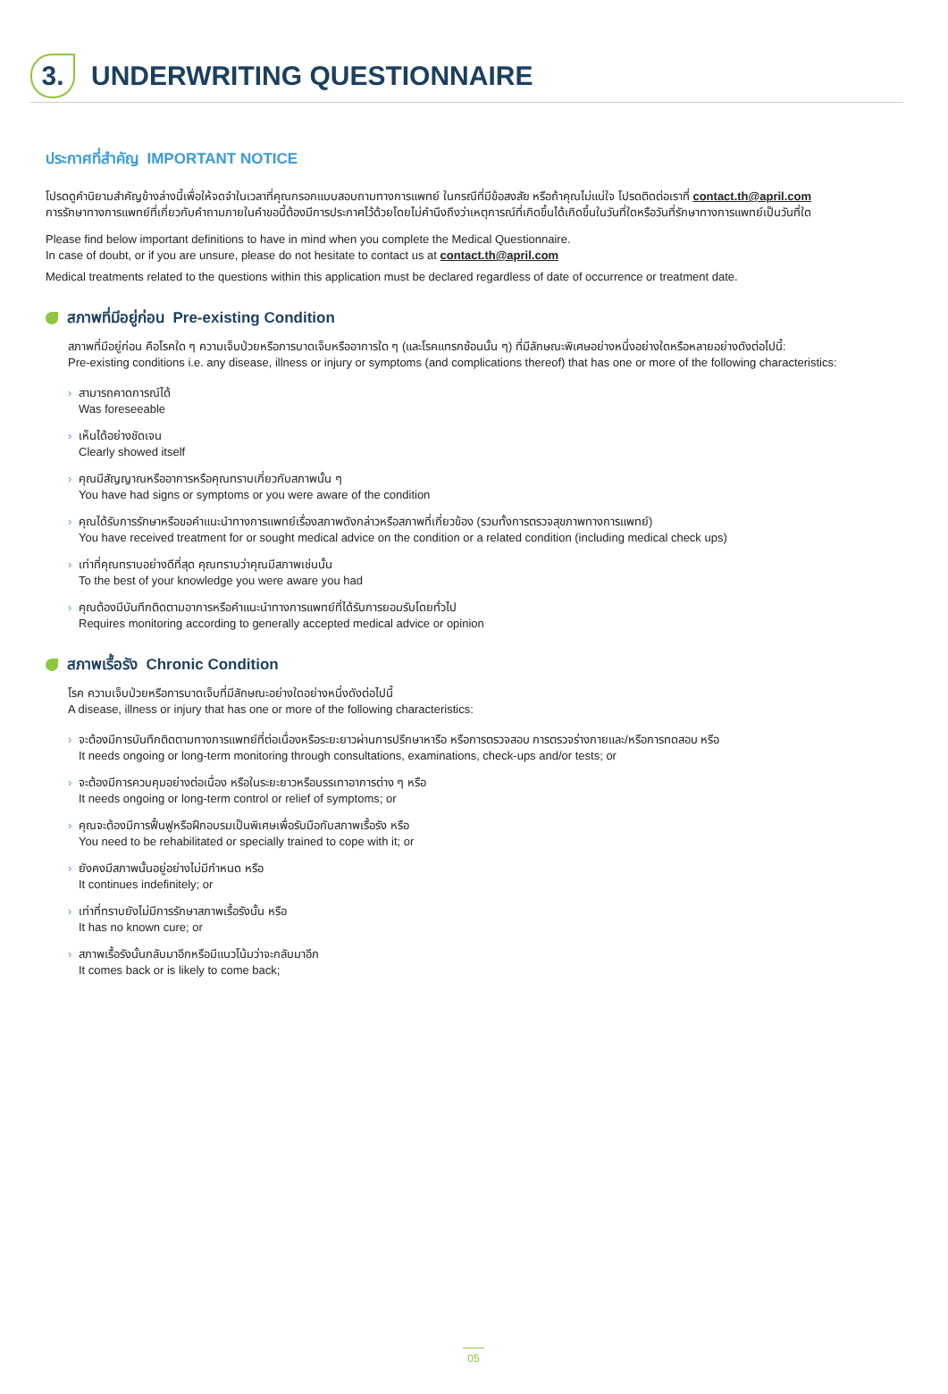3.
UNDERWRITING QUESTIONNAIRE
ประกาศที่สำคัญ IMPORTANT NOTICE
โปรดดูคำนิยามสำคัญข้างล่างนี้เพื่อให้จดจำในเวลาที่คุณกรอกแบบสอบถามทางการแพทย์ ในกรณีที่มีข้อสงสัย หรือถ้าคุณไม่แน่ใจ โปรดติดต่อเราที่ contact.th@april.com
การรักษาทางการแพทย์ที่เกี่ยวกับคำถามภายในคำขอนี้ต้องมีการประกาศไว้ด้วยโดยไม่คำนึงถึงว่าเหตุการณ์ที่เกิดขึ้นได้เกิดขึ้นในวันที่ใดหรือวันที่รักษาทางการแพทย์เป็นวันที่ใด
Please find below important definitions to have in mind when you complete the Medical Questionnaire.
In case of doubt, or if you are unsure, please do not hesitate to contact us at contact.th@april.com
Medical treatments related to the questions within this application must be declared regardless of date of occurrence or treatment date.
สภาพที่มีอยู่ก่อน Pre-existing Condition
สภาพที่มีอยู่ก่อน คือโรคใด ๆ ความเจ็บป่วยหรือการบาดเจ็บหรืออาการใด ๆ (และโรคแทรกซ้อนนั้น ๆ) ที่มีลักษณะพิเศษอย่างหนึ่งอย่างใดหรือหลายอย่างดังต่อไปนี้:
Pre-existing conditions i.e. any disease, illness or injury or symptoms (and complications thereof) that has one or more of the following characteristics:
› สามารถคาดการณ์ได้
Was foreseeable
› เห็นได้อย่างชัดเจน
Clearly showed itself
› คุณมีสัญญาณหรืออาการหรือคุณทราบเกี่ยวกับสภาพนั้น ๆ
You have had signs or symptoms or you were aware of the condition
› คุณได้รับการรักษาหรือขอคำแนะนำทางการแพทย์เรื่องสภาพดังกล่าวหรือสภาพที่เกี่ยวข้อง (รวมทั้งการตรวจสุขภาพทางการแพทย์)
You have received treatment for or sought medical advice on the condition or a related condition (including medical check ups)
› เท่าที่คุณทราบอย่างดีที่สุด คุณทราบว่าคุณมีสภาพเช่นนั้น
To the best of your knowledge you were aware you had
› คุณต้องมีบันทึกติดตามอาการหรือคำแนะนำทางการแพทย์ที่ได้รับการยอมรับโดยทั่วไป
Requires monitoring according to generally accepted medical advice or opinion
สภาพเรื้อรัง Chronic Condition
โรค ความเจ็บป่วยหรือการบาดเจ็บที่มีลักษณะอย่างใดอย่างหนึ่งดังต่อไปนี้
A disease, illness or injury that has one or more of the following characteristics:
› จะต้องมีการบันทึกติดตามทางการแพทย์ที่ต่อเนื่องหรือระยะยาวผ่านการปรึกษาหารือ หรือการตรวจสอบ การตรวจร่างกายและ/หรือการทดสอบ หรือ
It needs ongoing or long-term monitoring through consultations, examinations, check-ups and/or tests; or
› จะต้องมีการควบคุมอย่างต่อเนื่อง หรือในระยะยาวหรือบรรเทาอาการต่าง ๆ หรือ
It needs ongoing or long-term control or relief of symptoms; or
› คุณจะต้องมีการฟื้นฟูหรือฝึกอบรมเป็นพิเศษเพื่อรับมือกับสภาพเรื้อรัง หรือ
You need to be rehabilitated or specially trained to cope with it; or
› ยังคงมีสภาพนั้นอยู่อย่างไม่มีกำหนด หรือ
It continues indefinitely; or
› เท่าที่ทราบยังไม่มีการรักษาสภาพเรื้อรังนั้น หรือ
It has no known cure; or
› สภาพเรื้อรังนั้นกลับมาอีกหรือมีแนวโน้มว่าจะกลับมาอีก
It comes back or is likely to come back;
05